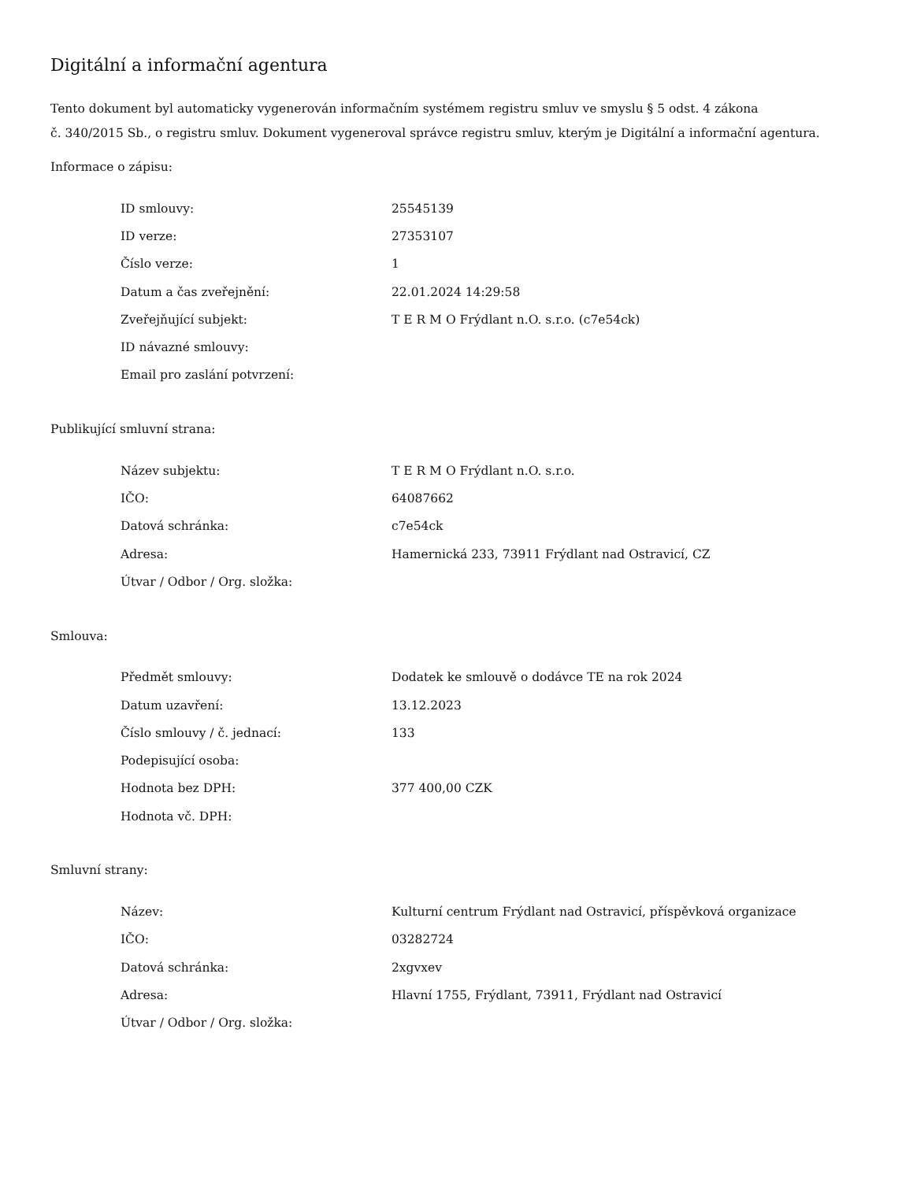Digitální a informační agentura
Tento dokument byl automaticky vygenerován informačním systémem registru smluv ve smyslu § 5 odst. 4 zákona
č. 340/2015 Sb., o registru smluv. Dokument vygeneroval správce registru smluv, kterým je Digitální a informační agentura.
Informace o zápisu:
| ID smlouvy: | 25545139 |
| ID verze: | 27353107 |
| Číslo verze: | 1 |
| Datum a čas zveřejnění: | 22.01.2024 14:29:58 |
| Zveřejňující subjekt: | T E R M O Frýdlant n.O. s.r.o. (c7e54ck) |
| ID návazné smlouvy: | |
| Email pro zaslání potvrzení: | |
Publikující smluvní strana:
| Název subjektu: | T E R M O Frýdlant n.O. s.r.o. |
| IČO: | 64087662 |
| Datová schránka: | c7e54ck |
| Adresa: | Hamernická 233, 73911 Frýdlant nad Ostravicí, CZ |
| Útvar / Odbor / Org. složka: | |
Smlouva:
| Předmět smlouvy: | Dodatek ke smlouvě o dodávce TE na rok 2024 |
| Datum uzavření: | 13.12.2023 |
| Číslo smlouvy / č. jednací: | 133 |
| Podepisující osoba: | |
| Hodnota bez DPH: | 377 400,00 CZK |
| Hodnota vč. DPH: | |
Smluvní strany:
| Název: | Kulturní centrum Frýdlant nad Ostravicí, příspěvková organizace |
| IČO: | 03282724 |
| Datová schránka: | 2xgvxev |
| Adresa: | Hlavní 1755, Frýdlant, 73911, Frýdlant nad Ostravicí |
| Útvar / Odbor / Org. složka: | |